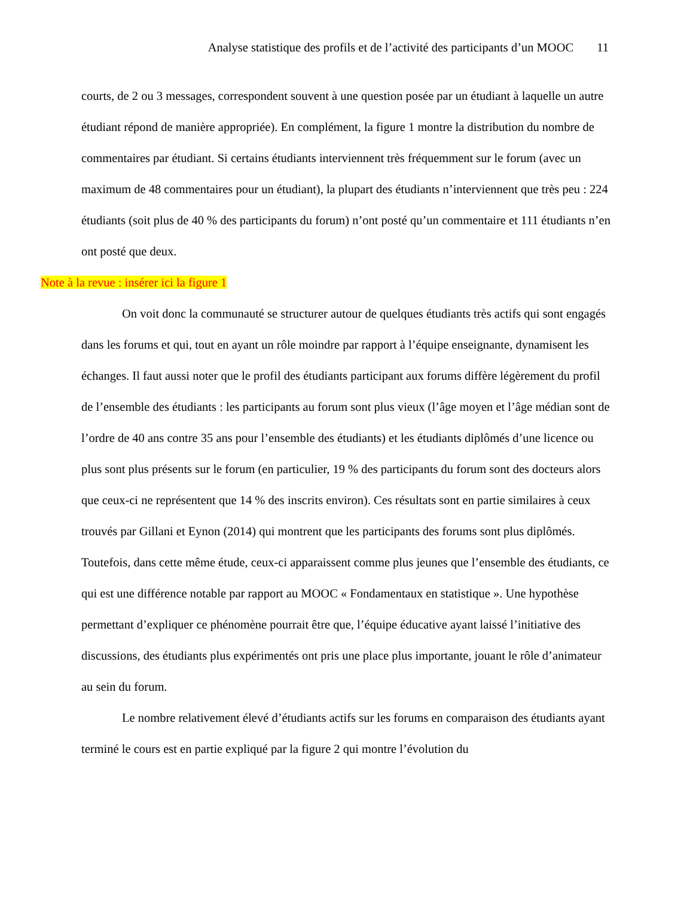Analyse statistique des profils et de l’activité des participants d’un MOOC 11
courts, de 2 ou 3 messages, correspondent souvent à une question posée par un étudiant à laquelle un autre étudiant répond de manière appropriée). En complément, la figure 1 montre la distribution du nombre de commentaires par étudiant. Si certains étudiants interviennent très fréquemment sur le forum (avec un maximum de 48 commentaires pour un étudiant), la plupart des étudiants n’interviennent que très peu : 224 étudiants (soit plus de 40 % des participants du forum) n’ont posté qu’un commentaire et 111 étudiants n’en ont posté que deux.
Note à la revue : insérer ici la figure 1
On voit donc la communauté se structurer autour de quelques étudiants très actifs qui sont engagés dans les forums et qui, tout en ayant un rôle moindre par rapport à l’équipe enseignante, dynamisent les échanges. Il faut aussi noter que le profil des étudiants participant aux forums diffère légèrement du profil de l’ensemble des étudiants : les participants au forum sont plus vieux (l’âge moyen et l’âge médian sont de l’ordre de 40 ans contre 35 ans pour l’ensemble des étudiants) et les étudiants diplômés d’une licence ou plus sont plus présents sur le forum (en particulier, 19 % des participants du forum sont des docteurs alors que ceux-ci ne représentent que 14 % des inscrits environ). Ces résultats sont en partie similaires à ceux trouvés par Gillani et Eynon (2014) qui montrent que les participants des forums sont plus diplômés. Toutefois, dans cette même étude, ceux-ci apparaissent comme plus jeunes que l’ensemble des étudiants, ce qui est une différence notable par rapport au MOOC « Fondamentaux en statistique ». Une hypothèse permettant d’expliquer ce phénomène pourrait être que, l’équipe éducative ayant laissé l’initiative des discussions, des étudiants plus expérimentés ont pris une place plus importante, jouant le rôle d’animateur au sein du forum.
Le nombre relativement élevé d’étudiants actifs sur les forums en comparaison des étudiants ayant terminé le cours est en partie expliqué par la figure 2 qui montre l’évolution du